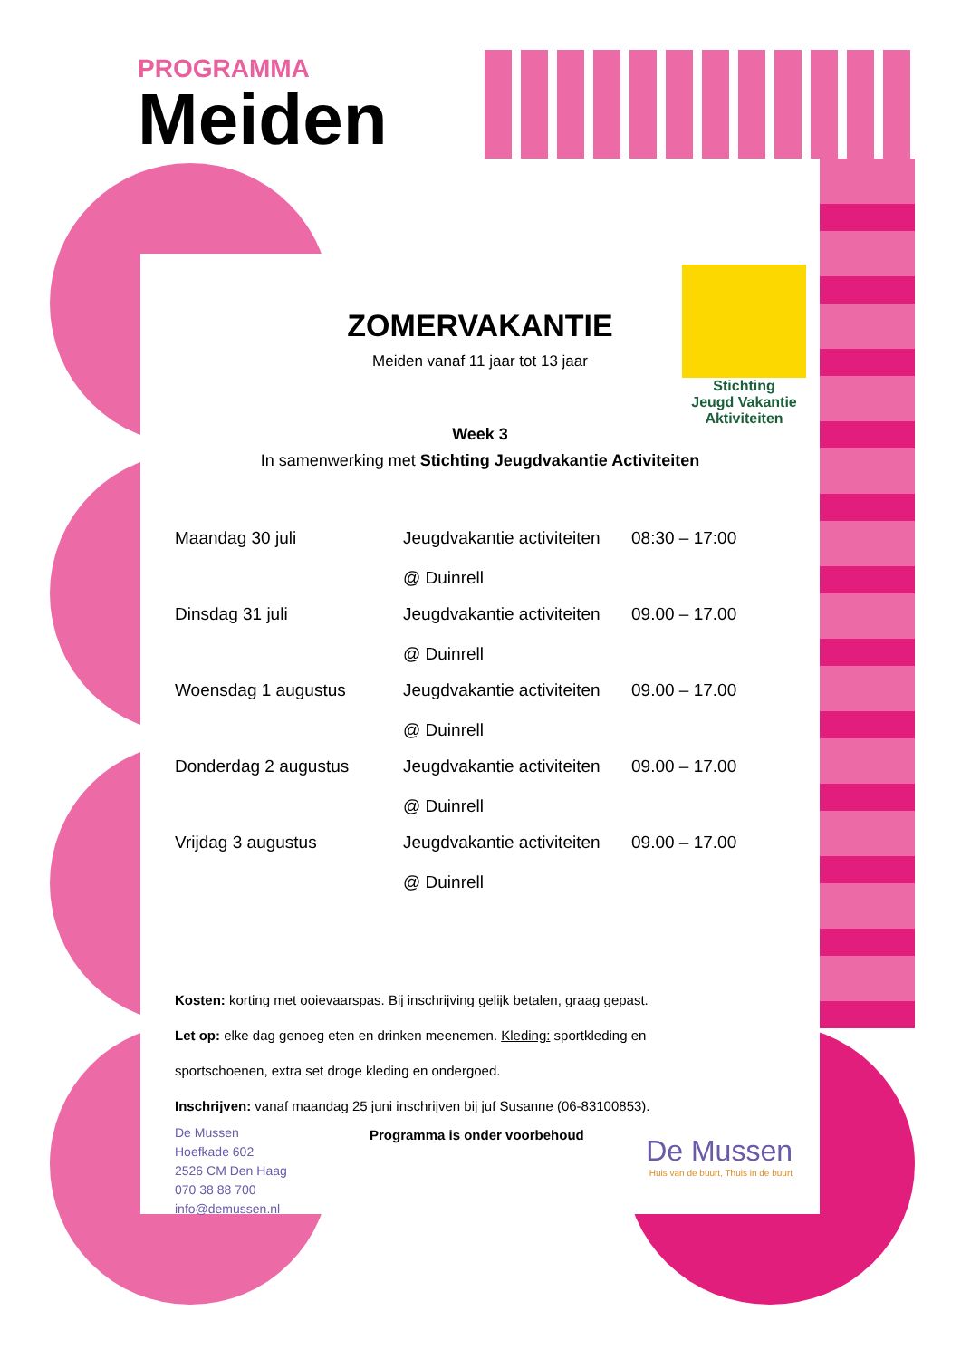PROGRAMMA
Meiden
Stichting
Jeugd Vakantie
Aktiviteiten
ZOMERVAKANTIE
Meiden vanaf 11 jaar tot 13 jaar
Week 3
In samenwerking met Stichting Jeugdvakantie Activiteiten
| Maandag 30 juli | Jeugdvakantie activiteiten @ Duinrell | 08:30 – 17:00 |
| Dinsdag 31 juli | Jeugdvakantie activiteiten @ Duinrell | 09.00 – 17.00 |
| Woensdag 1 augustus | Jeugdvakantie activiteiten @ Duinrell | 09.00 – 17.00 |
| Donderdag 2 augustus | Jeugdvakantie activiteiten @ Duinrell | 09.00 – 17.00 |
| Vrijdag 3 augustus | Jeugdvakantie activiteiten @ Duinrell | 09.00 – 17.00 |
Kosten: korting met ooievaarspas. Bij inschrijving gelijk betalen, graag gepast.
Let op: elke dag genoeg eten en drinken meenemen. Kleding: sportkleding en
sportschoenen, extra set droge kleding en ondergoed.
Inschrijven: vanaf maandag 25 juni inschrijven bij juf Susanne (06-83100853).
De Mussen
Hoefkade 602
2526 CM Den Haag
070 38 88 700
info@demussen.nl
Programma is onder voorbehoud
De Mussen
Huis van de buurt, Thuis in de buurt